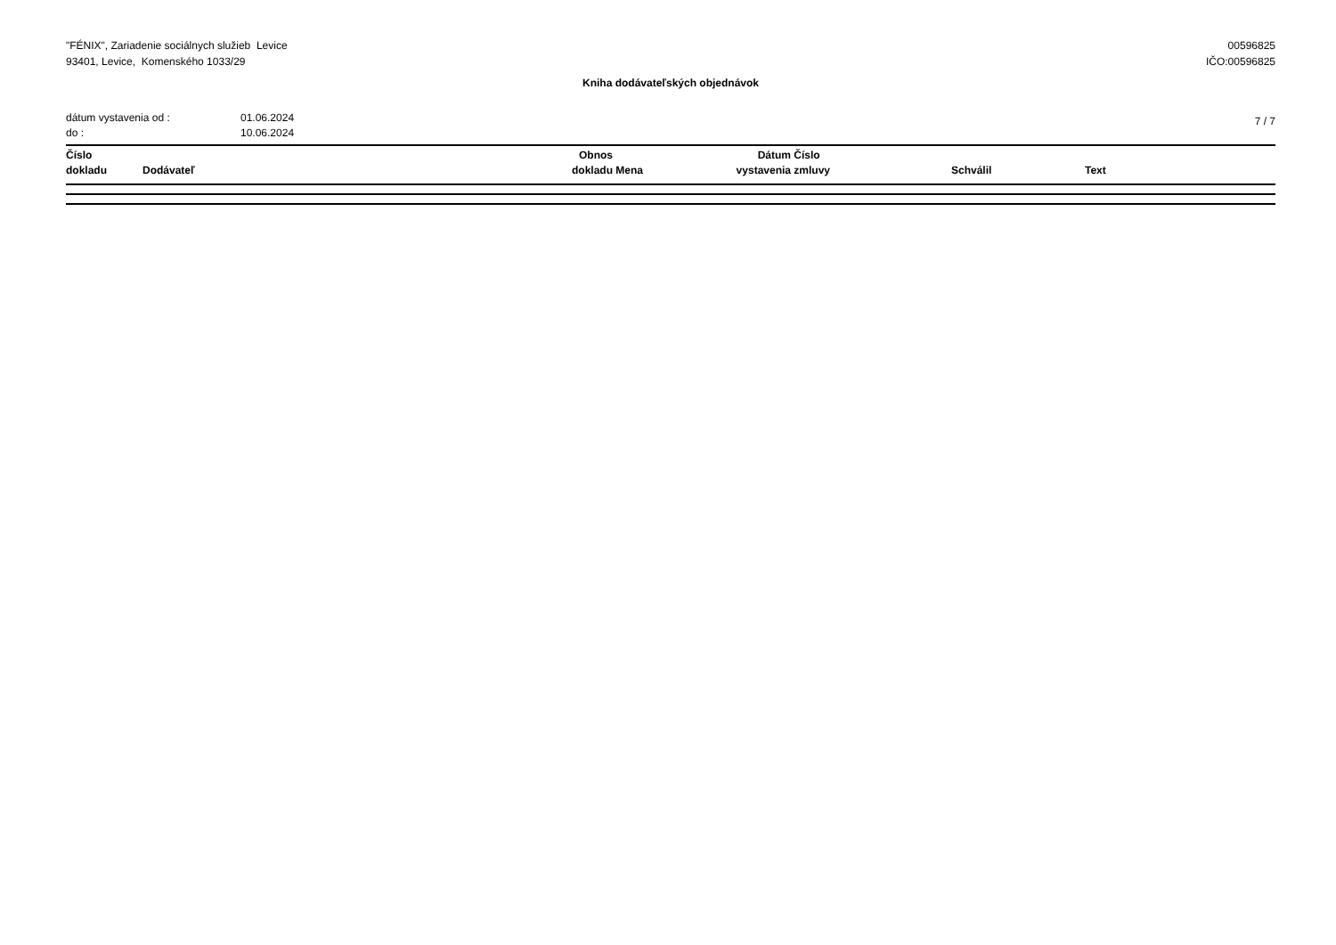"FÉNIX", Zariadenie sociálnych služieb Levice
93401, Levice, Komenského 1033/29
00596825
IČO:00596825
Kniha dodávateľských objednávok
dátum vystavenia od :
do :
01.06.2024
10.06.2024
7 / 7
| Číslo dokladu | Dodávateľ | Obnos dokladu | Mena | Dátum vystavenia | Číslo zmluvy | Schválil | Text |
| --- | --- | --- | --- | --- | --- | --- | --- |